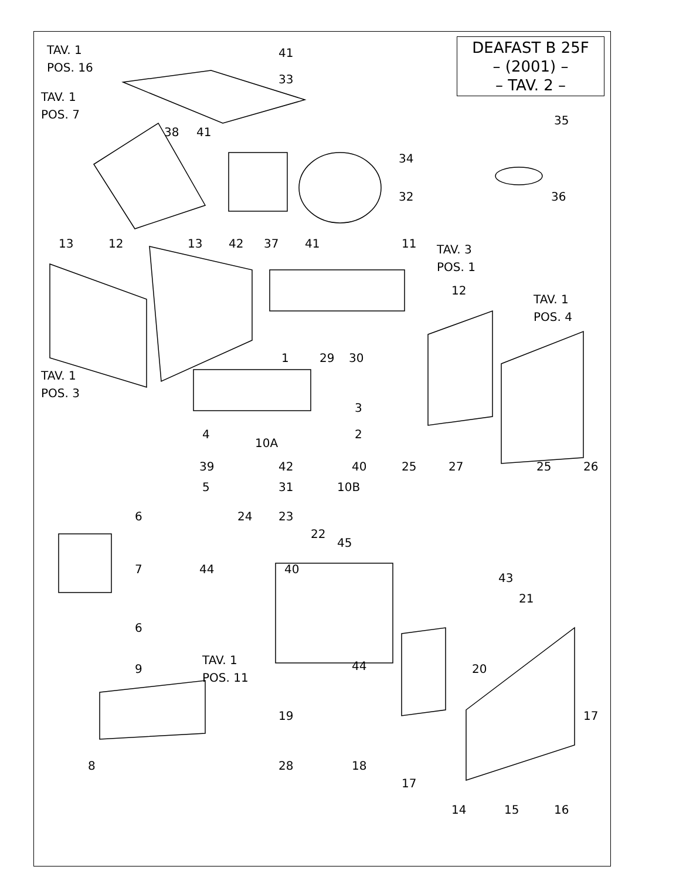DEAFAST B 25F
– (2001) –
– TAV. 2 –
TAV. 1
POS. 16
41
33
TAV. 1
POS. 7
35
38 41
34
32 36
42 37 13 12 13 41 11 TAV. 3
POS. 1
12
TAV. 1
POS. 4
1 29 30
TAV. 1
POS. 3
3
2 4
10A
39 42 40 25 27 25 26
5 31 10B
6 24 23
22
45
7 44 40
43
21
6
9
TAV. 1
POS. 11
44 20
19 17
8 28 18
17
14 15 16